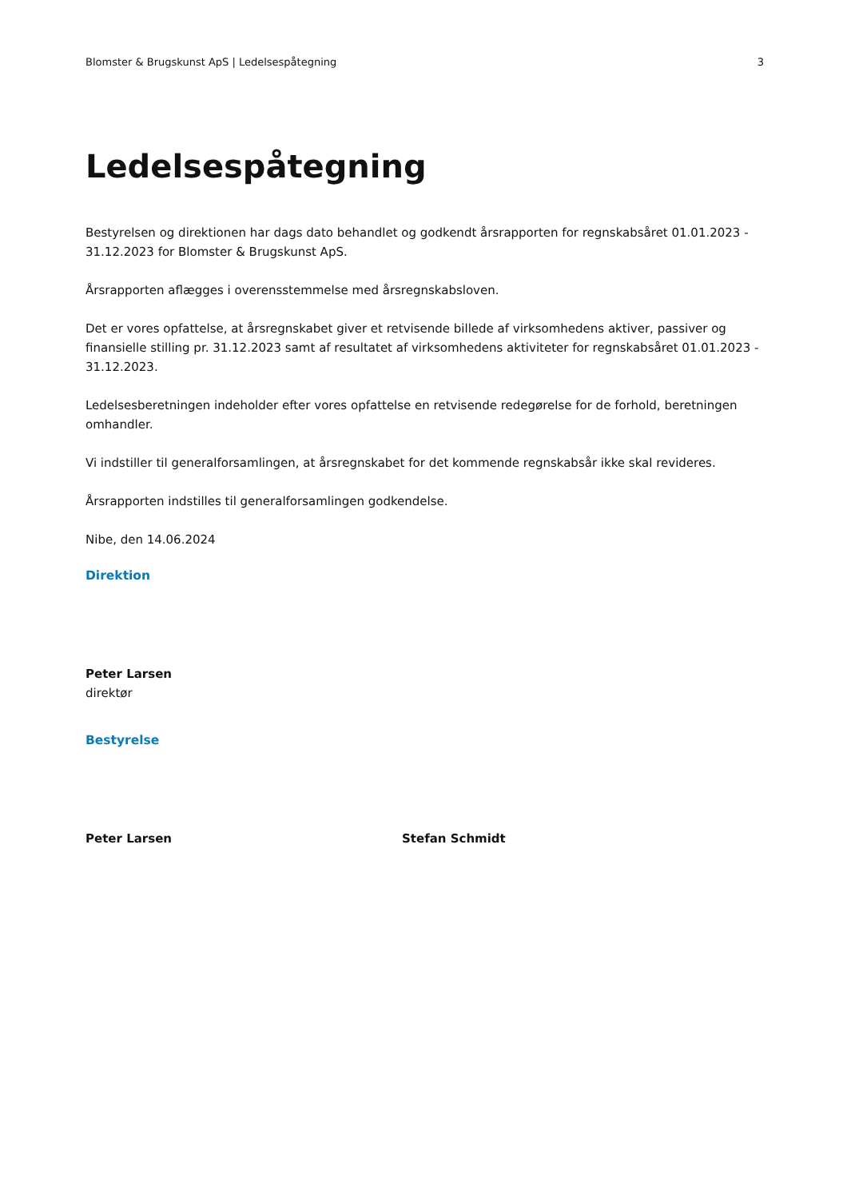Blomster & Brugskunst ApS | Ledelsespåtegning 3
Ledelsespåtegning
Bestyrelsen og direktionen har dags dato behandlet og godkendt årsrapporten for regnskabsåret 01.01.2023 - 31.12.2023 for Blomster & Brugskunst ApS.
Årsrapporten aflægges i overensstemmelse med årsregnskabsloven.
Det er vores opfattelse, at årsregnskabet giver et retvisende billede af virksomhedens aktiver, passiver og finansielle stilling pr. 31.12.2023 samt af resultatet af virksomhedens aktiviteter for regnskabsåret 01.01.2023 - 31.12.2023.
Ledelsesberetningen indeholder efter vores opfattelse en retvisende redegørelse for de forhold, beretningen omhandler.
Vi indstiller til generalforsamlingen, at årsregnskabet for det kommende regnskabsår ikke skal revideres.
Årsrapporten indstilles til generalforsamlingen godkendelse.
Nibe, den 14.06.2024
Direktion
Peter Larsen
direktør
Bestyrelse
Peter Larsen Stefan Schmidt